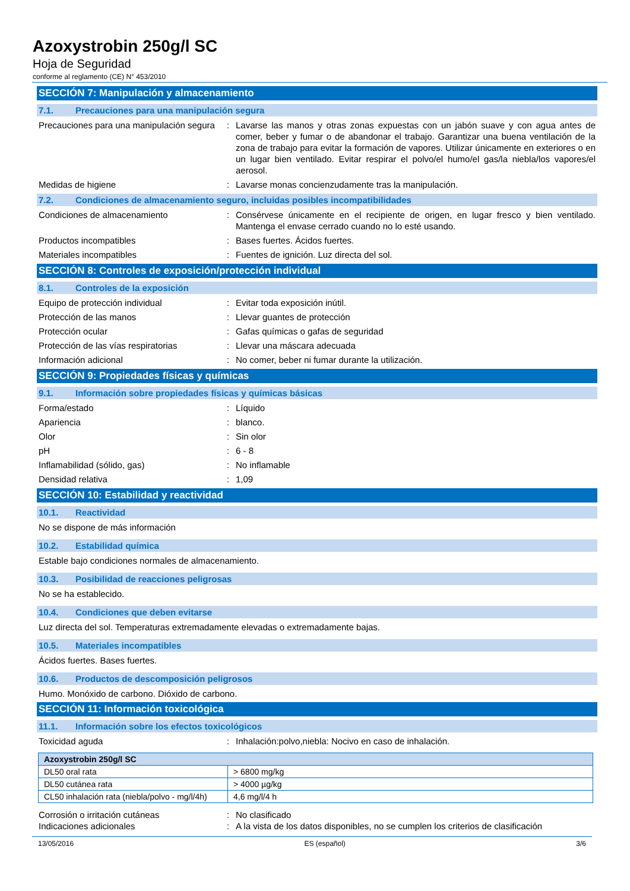Azoxystrobin 250g/l SC
Hoja de Seguridad
conforme al reglamento (CE) N° 453/2010
SECCIÓN 7: Manipulación y almacenamiento
7.1. Precauciones para una manipulación segura
Precauciones para una manipulación segura
: Lavarse las manos y otras zonas expuestas con un jabón suave y con agua antes de comer, beber y fumar o de abandonar el trabajo. Garantizar una buena ventilación de la zona de trabajo para evitar la formación de vapores. Utilizar únicamente en exteriores o en un lugar bien ventilado. Evitar respirar el polvo/el humo/el gas/la niebla/los vapores/el aerosol.
Medidas de higiene : Lavarse monas concienzudamente tras la manipulación.
7.2. Condiciones de almacenamiento seguro, incluidas posibles incompatibilidades
Condiciones de almacenamiento : Consérvese únicamente en el recipiente de origen, en lugar fresco y bien ventilado. Mantenga el envase cerrado cuando no lo esté usando.
Productos incompatibles : Bases fuertes. Ácidos fuertes.
Materiales incompatibles : Fuentes de ignición. Luz directa del sol.
SECCIÓN 8: Controles de exposición/protección individual
8.1. Controles de la exposición
Equipo de protección individual : Evitar toda exposición inútil.
Protección de las manos : Llevar guantes de protección
Protección ocular : Gafas químicas o gafas de seguridad
Protección de las vías respiratorias
: Llevar una máscara adecuada
Información adicional : No comer, beber ni fumar durante la utilización.
SECCIÓN 9: Propiedades físicas y químicas
9.1. Información sobre propiedades físicas y químicas básicas
Forma/estado : Líquido
Apariencia : blanco.
Olor : Sin olor
pH : 6 - 8
Inflamabilidad (sólido, gas) : No inflamable
Densidad relativa : 1,09
SECCIÓN 10: Estabilidad y reactividad
10.1. Reactividad
No se dispone de más información
10.2. Estabilidad química
Estable bajo condiciones normales de almacenamiento.
10.3. Posibilidad de reacciones peligrosas
No se ha establecido.
10.4. Condiciones que deben evitarse
Luz directa del sol. Temperaturas extremadamente elevadas o extremadamente bajas.
10.5. Materiales incompatibles
Ácidos fuertes. Bases fuertes.
10.6. Productos de descomposición peligrosos
Humo. Monóxido de carbono. Dióxido de carbono.
SECCIÓN 11: Información toxicológica
11.1. Información sobre los efectos toxicológicos
Toxicidad aguda : Inhalación:polvo,niebla: Nocivo en caso de inhalación.
| Azoxystrobin 250g/l SC | |
| --- | --- |
| DL50 oral rata | > 6800 mg/kg |
| DL50 cutánea rata | > 4000 µg/kg |
| CL50 inhalación rata (niebla/polvo - mg/l/4h) | 4,6 mg/l/4 h |
Corrosión o irritación cutáneas : No clasificado
Indicaciones adicionales : A la vista de los datos disponibles, no se cumplen los criterios de clasificación
13/05/2016 ES (español) 3/6